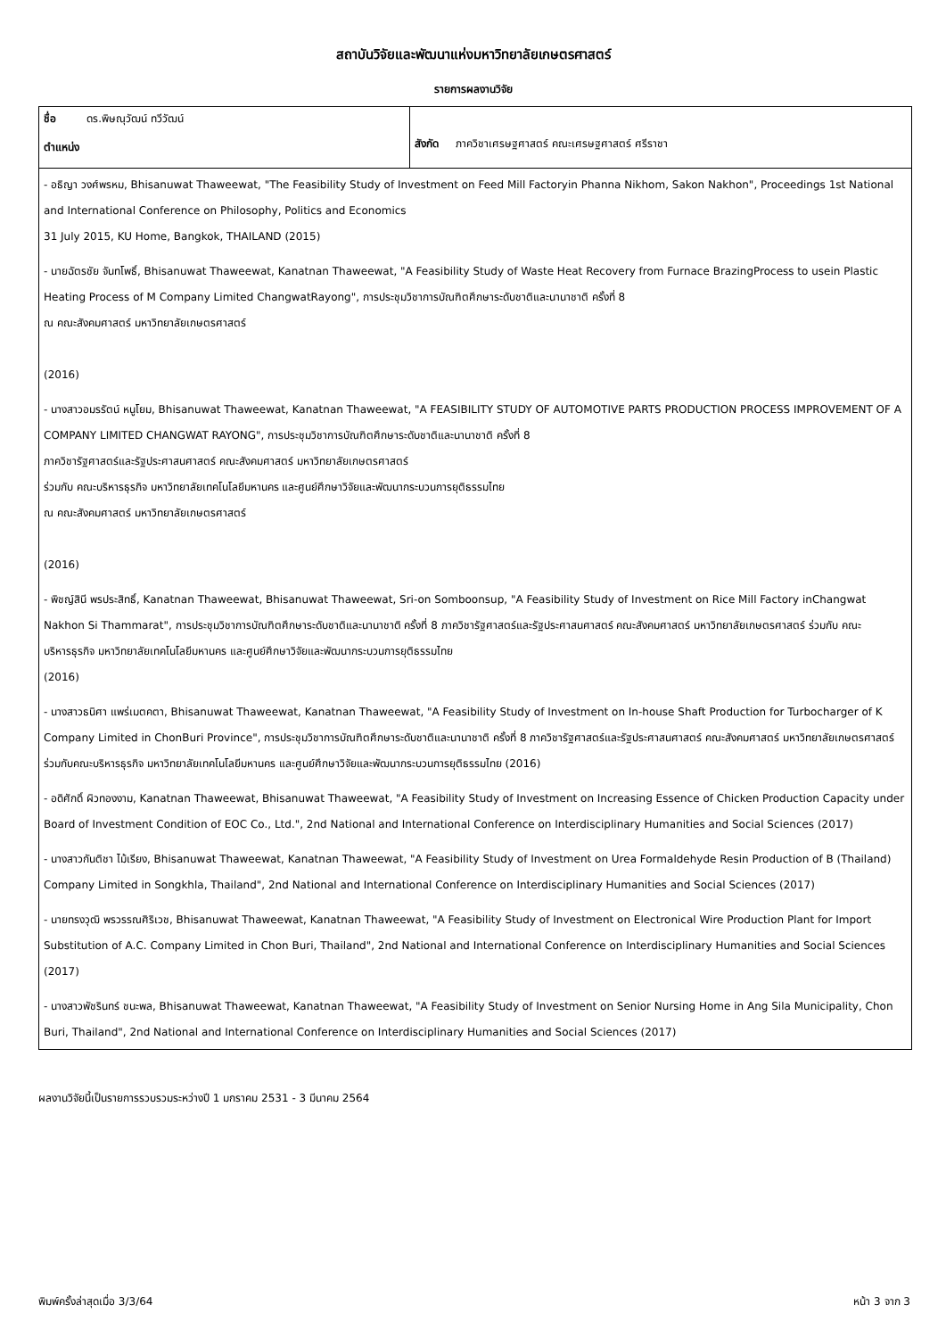สถาบันวิจัยและพัฒนาแห่งมหาวิทยาลัยเกษตรศาสตร์
รายการผลงานวิจัย
| ชื่อ ดร.พิษณุวัฒน์ ทวีวัฒน์ ตำแหน่ง | สังกัด ภาควิชาเศรษฐศาสตร์ คณะเศรษฐศาสตร์ ศรีราชา |
| - อธิญา วงศ์พรหม, Bhisanuwat Thaweewat, "The Feasibility Study of Investment on Feed Mill Factoryin Phanna Nikhom, Sakon Nakhon", Proceedings 1st National and International Conference on Philosophy, Politics and Economics 31 July 2015, KU Home, Bangkok, THAILAND (2015) - นายฉัตรชัย จันทโพธิ์, Bhisanuwat Thaweewat, Kanatnan Thaweewat, "A Feasibility Study of Waste Heat Recovery from Furnace BrazingProcess to usein Plastic Heating Process of M Company Limited ChangwatRayong", การประชุมวิชาการบัณฑิตศึกษาระดับชาติและนานาชาติ ครั้งที่ 8 ณ คณะสังคมศาสตร์ มหาวิทยาลัยเกษตรศาสตร์ (2016) - นางสาวอมรรัตน์ หนูโยม, Bhisanuwat Thaweewat, Kanatnan Thaweewat, "A FEASIBILITY STUDY OF AUTOMOTIVE PARTS PRODUCTION PROCESS IMPROVEMENT OF A COMPANY LIMITED CHANGWAT RAYONG", การประชุมวิชาการบัณฑิตศึกษาระดับชาติและนานาชาติ ครั้งที่ 8 ภาควิชารัฐศาสตร์และรัฐประศาสนศาสตร์ คณะสังคมศาสตร์ มหาวิทยาลัยเกษตรศาสตร์ ร่วมกับ คณะบริหารธุรกิจ มหาวิทยาลัยเทคโนโลยีมหานคร และศูนย์ศึกษาวิจัยและพัฒนากระบวนการยุติธรรมไทย ณ คณะสังคมศาสตร์ มหาวิทยาลัยเกษตรศาสตร์ (2016) - พิชญ์สินี พรประสิทธิ์, Kanatnan Thaweewat, Bhisanuwat Thaweewat, Sri-on Somboonsup, "A Feasibility Study of Investment on Rice Mill Factory inChangwat Nakhon Si Thammarat", การประชุมวิชาการบัณฑิตศึกษาระดับชาติและนานาชาติ ครั้งที่ 8 ภาควิชารัฐศาสตร์และรัฐประศาสนศาสตร์ คณะสังคมศาสตร์ มหาวิทยาลัยเกษตรศาสตร์ ร่วมกับ คณะบริหารธุรกิจ มหาวิทยาลัยเทคโนโลยีมหานคร และศูนย์ศึกษาวิจัยและพัฒนากระบวนการยุติธรรมไทย (2016) - นางสาวธนิศา แพร่เมตคตา, Bhisanuwat Thaweewat, Kanatnan Thaweewat, "A Feasibility Study of Investment on In-house Shaft Production for Turbocharger of K Company Limited in ChonBuri Province", การประชุมวิชาการบัณฑิตศึกษาระดับชาติและนานาชาติ ครั้งที่ 8 ภาควิชารัฐศาสตร์และรัฐประศาสนศาสตร์ คณะสังคมศาสตร์ มหาวิทยาลัยเกษตรศาสตร์ร่วมกับคณะบริหารธุรกิจ มหาวิทยาลัยเทคโนโลยีมหานคร และศูนย์ศึกษาวิจัยและพัฒนากระบวนการยุติธรรมไทย (2016) - อดิศักดิ์ ผิวทองงาม, Kanatnan Thaweewat, Bhisanuwat Thaweewat, "A Feasibility Study of Investment on Increasing Essence of Chicken Production Capacity under Board of Investment Condition of EOC Co., Ltd.", 2nd National and International Conference on Interdisciplinary Humanities and Social Sciences (2017) - นางสาวกันติชา ไม้เรียง, Bhisanuwat Thaweewat, Kanatnan Thaweewat, "A Feasibility Study of Investment on Urea Formaldehyde Resin Production of B (Thailand) Company Limited in Songkhla, Thailand", 2nd National and International Conference on Interdisciplinary Humanities and Social Sciences (2017) - นายทรงวุฒิ พรวรรณศิริเวช, Bhisanuwat Thaweewat, Kanatnan Thaweewat, "A Feasibility Study of Investment on Electronical Wire Production Plant for Import Substitution of A.C. Company Limited in Chon Buri, Thailand", 2nd National and International Conference on Interdisciplinary Humanities and Social Sciences (2017) - นางสาวพัชรินทร์ ชนะพล, Bhisanuwat Thaweewat, Kanatnan Thaweewat, "A Feasibility Study of Investment on Senior Nursing Home in Ang Sila Municipality, Chon Buri, Thailand", 2nd National and International Conference on Interdisciplinary Humanities and Social Sciences (2017) | |
ผลงานวิจัยนี้เป็นรายการรวบรวมระหว่างปี 1 มกราคม 2531 - 3 มีนาคม 2564
พิมพ์ครั้งล่าสุดเมื่อ 3/3/64 หน้า 3 จาก 3